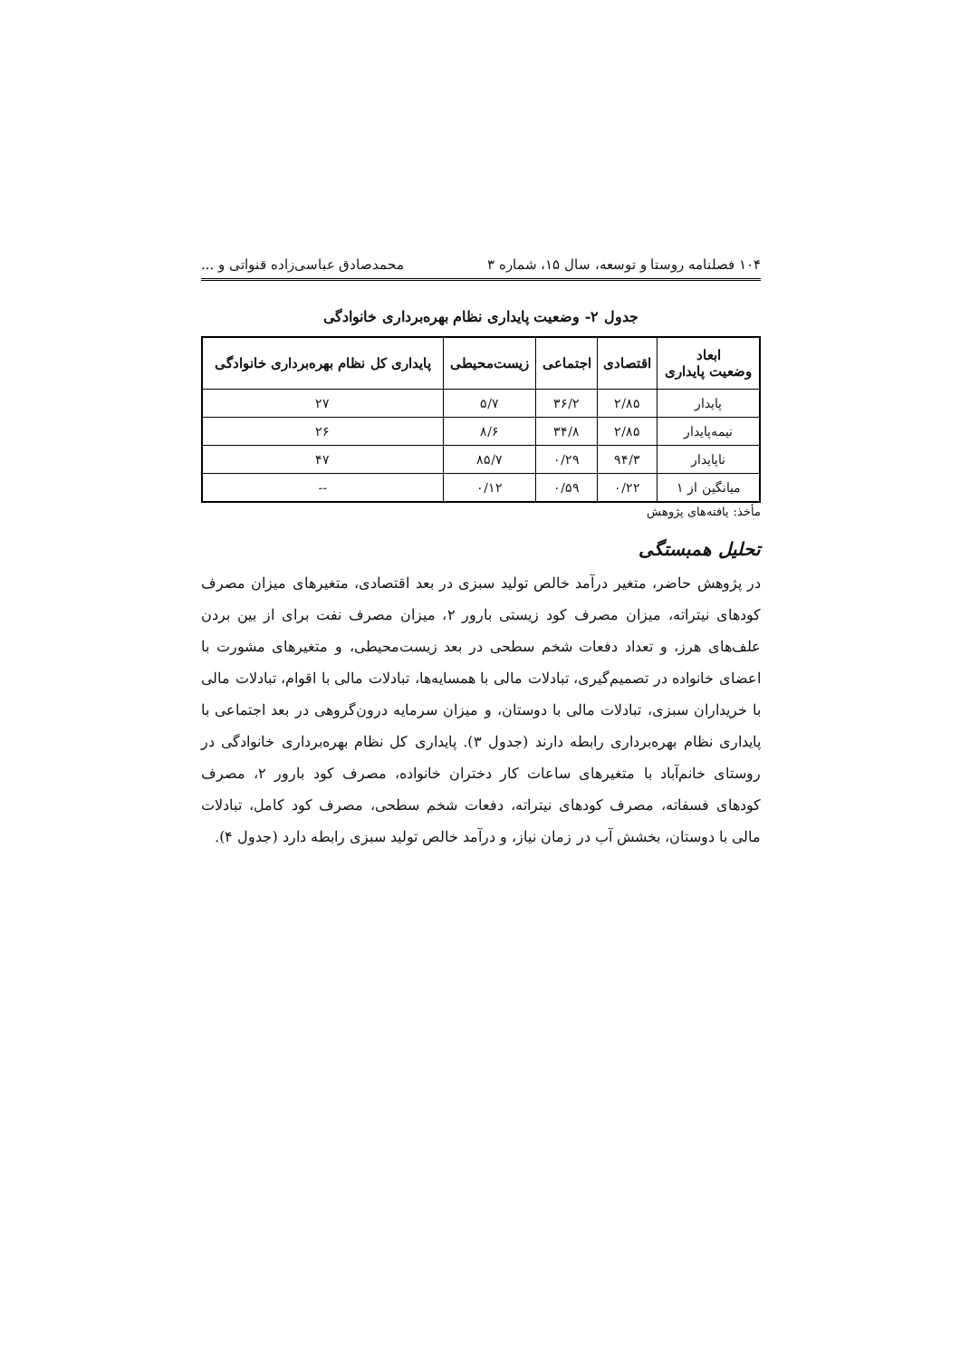۱۰۴ فصلنامه روستا و توسعه، سال ۱۵، شماره ۳ محمدصادق عباسی‌زاده قنواتی و ...
جدول ۲- وضعیت پایداری نظام بهره‌برداری خانوادگی
| ابعاد وضعیت پایداری | اقتصادی | اجتماعی | زیست‌محیطی | پایداری کل نظام بهره‌برداری خانوادگی |
| --- | --- | --- | --- | --- |
| پایدار | ۲/۸۵ | ۳۶/۲ | ۵/۷ | ۲۷ |
| نیمه‌پایدار | ۲/۸۵ | ۳۴/۸ | ۸/۶ | ۲۶ |
| ناپایدار | ۹۴/۳ | ۰/۲۹ | ۸۵/۷ | ۴۷ |
| میانگین از ۱ | ۰/۲۲ | ۰/۵۹ | ۰/۱۲ | -- |
مأخذ: یافته‌های پژوهش
تحلیل همبستگی
در پژوهش حاضر، متغیر درآمد خالص تولید سبزی در بعد اقتصادی، متغیرهای میزان مصرف کودهای نیتراته، میزان مصرف کود زیستی بارور ۲، میزان مصرف نفت برای از بین بردن علف‌های هرز، و تعداد دفعات شخم سطحی در بعد زیست‌محیطی، و متغیرهای مشورت با اعضای خانواده در تصمیم‌گیری، تبادلات مالی با همسایه‌ها، تبادلات مالی با اقوام، تبادلات مالی با خریداران سبزی، تبادلات مالی با دوستان، و میزان سرمایه درون‌گروهی در بعد اجتماعی با پایداری نظام بهره‌برداری رابطه دارند (جدول ۳). پایداری کل نظام بهره‌برداری خانوادگی در روستای خانم‌آباد با متغیرهای ساعات کار دختران خانواده، مصرف کود بارور ۲، مصرف کودهای فسفاته، مصرف کودهای نیتراته، دفعات شخم سطحی، مصرف کود کامل، تبادلات مالی با دوستان، بخشش آب در زمان نیاز، و درآمد خالص تولید سبزی رابطه دارد (جدول ۴).